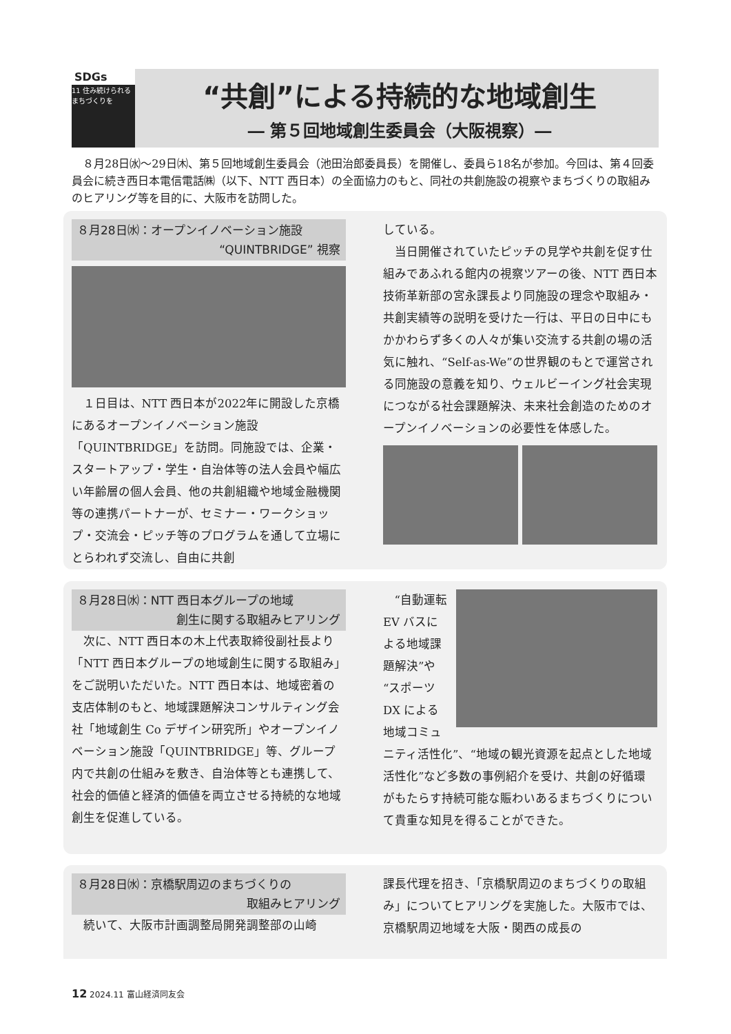SDGs
11 住み続けられるまちづくりを
“共創”による持続的な地域創生
― 第５回地域創生委員会（大阪視察）―
８月28日㈬～29日㈭、第５回地域創生委員会（池田治郎委員長）を開催し、委員ら18名が参加。今回は、第４回委員会に続き西日本電信電話㈱（以下、NTT 西日本）の全面協力のもと、同社の共創施設の視察やまちづくりの取組みのヒアリング等を目的に、大阪市を訪問した。
８月28日㈬：オープンイノベーション施設
“QUINTBRIDGE” 視察
１日目は、NTT 西日本が2022年に開設した京橋にあるオープンイノベーション施設「QUINTBRIDGE」を訪問。同施設では、企業・スタートアップ・学生・自治体等の法人会員や幅広い年齢層の個人会員、他の共創組織や地域金融機関等の連携パートナーが、セミナー・ワークショップ・交流会・ピッチ等のプログラムを通して立場にとらわれず交流し、自由に共創
している。
当日開催されていたピッチの見学や共創を促す仕組みであふれる館内の視察ツアーの後、NTT 西日本技術革新部の宮永課長より同施設の理念や取組み・共創実績等の説明を受けた一行は、平日の日中にもかかわらず多くの人々が集い交流する共創の場の活気に触れ、“Self-as-We”の世界観のもとで運営される同施設の意義を知り、ウェルビーイング社会実現につながる社会課題解決、未来社会創造のためのオープンイノベーションの必要性を体感した。
８月28日㈬：NTT 西日本グループの地域
創生に関する取組みヒアリング
次に、NTT 西日本の木上代表取締役副社長より「NTT 西日本グループの地域創生に関する取組み」をご説明いただいた。NTT 西日本は、地域密着の支店体制のもと、地域課題解決コンサルティング会社「地域創生 Co デザイン研究所」やオープンイノベーション施設「QUINTBRIDGE」等、グループ内で共創の仕組みを敷き、自治体等とも連携して、社会的価値と経済的価値を両立させる持続的な地域創生を促進している。
“自動運転 EV バスによる地域課題解決”や“スポーツ DX による地域コミュニティ活性化”、“地域の観光資源を起点とした地域活性化”など多数の事例紹介を受け、共創の好循環がもたらす持続可能な賑わいあるまちづくりについて貴重な知見を得ることができた。
８月28日㈬：京橋駅周辺のまちづくりの
取組みヒアリング
続いて、大阪市計画調整局開発調整部の山崎
課長代理を招き、「京橋駅周辺のまちづくりの取組み」についてヒアリングを実施した。大阪市では、京橋駅周辺地域を大阪・関西の成長の
12 2024.11 富山経済同友会